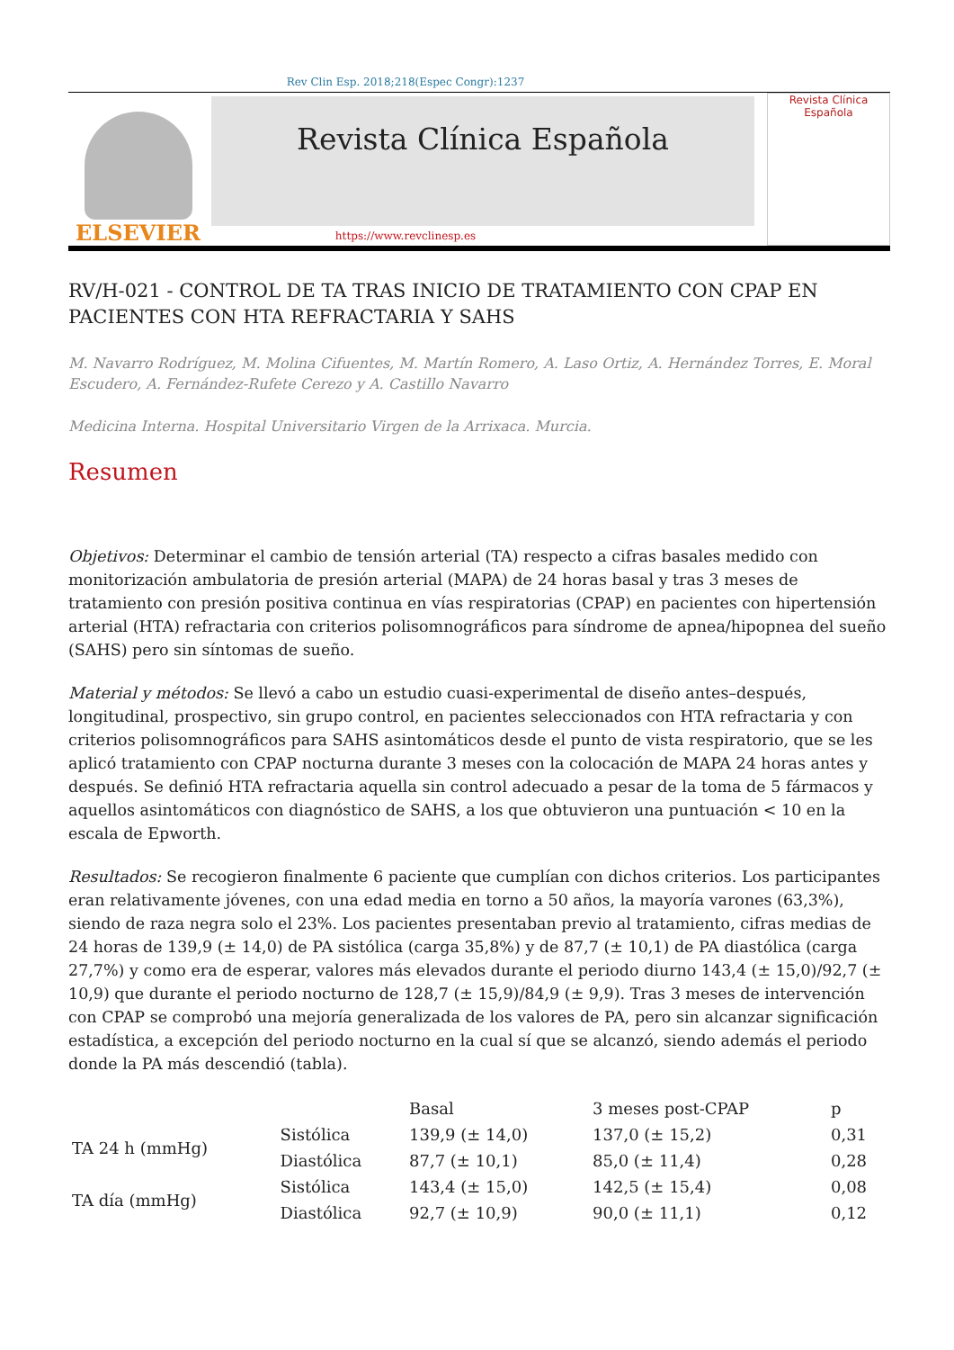Rev Clin Esp. 2018;218(Espec Congr):1237
ELSEVIER
Revista Clínica Española
Revista Clínica
Española
https://www.revclinesp.es
RV/H-021 - CONTROL DE TA TRAS INICIO DE TRATAMIENTO CON CPAP EN PACIENTES CON HTA REFRACTARIA Y SAHS
M. Navarro Rodríguez, M. Molina Cifuentes, M. Martín Romero, A. Laso Ortiz, A. Hernández Torres, E. Moral Escudero, A. Fernández-Rufete Cerezo y A. Castillo Navarro
Medicina Interna. Hospital Universitario Virgen de la Arrixaca. Murcia.
Resumen
Objetivos: Determinar el cambio de tensión arterial (TA) respecto a cifras basales medido con monitorización ambulatoria de presión arterial (MAPA) de 24 horas basal y tras 3 meses de tratamiento con presión positiva continua en vías respiratorias (CPAP) en pacientes con hipertensión arterial (HTA) refractaria con criterios polisomnográficos para síndrome de apnea/hipopnea del sueño (SAHS) pero sin síntomas de sueño.
Material y métodos: Se llevó a cabo un estudio cuasi-experimental de diseño antes–después, longitudinal, prospectivo, sin grupo control, en pacientes seleccionados con HTA refractaria y con criterios polisomnográficos para SAHS asintomáticos desde el punto de vista respiratorio, que se les aplicó tratamiento con CPAP nocturna durante 3 meses con la colocación de MAPA 24 horas antes y después. Se definió HTA refractaria aquella sin control adecuado a pesar de la toma de 5 fármacos y aquellos asintomáticos con diagnóstico de SAHS, a los que obtuvieron una puntuación < 10 en la escala de Epworth.
Resultados: Se recogieron finalmente 6 paciente que cumplían con dichos criterios. Los participantes eran relativamente jóvenes, con una edad media en torno a 50 años, la mayoría varones (63,3%), siendo de raza negra solo el 23%. Los pacientes presentaban previo al tratamiento, cifras medias de 24 horas de 139,9 (± 14,0) de PA sistólica (carga 35,8%) y de 87,7 (± 10,1) de PA diastólica (carga 27,7%) y como era de esperar, valores más elevados durante el periodo diurno 143,4 (± 15,0)/92,7 (± 10,9) que durante el periodo nocturno de 128,7 (± 15,9)/84,9 (± 9,9). Tras 3 meses de intervención con CPAP se comprobó una mejoría generalizada de los valores de PA, pero sin alcanzar significación estadística, a excepción del periodo nocturno en la cual sí que se alcanzó, siendo además el periodo donde la PA más descendió (tabla).
| | | Basal | 3 meses post-CPAP | p |
| --- | --- | --- | --- | --- |
| TA 24 h (mmHg) | Sistólica | 139,9 (± 14,0) | 137,0 (± 15,2) | 0,31 |
| | Diastólica | 87,7 (± 10,1) | 85,0 (± 11,4) | 0,28 |
| TA día (mmHg) | Sistólica | 143,4 (± 15,0) | 142,5 (± 15,4) | 0,08 |
| | Diastólica | 92,7 (± 10,9) | 90,0 (± 11,1) | 0,12 |